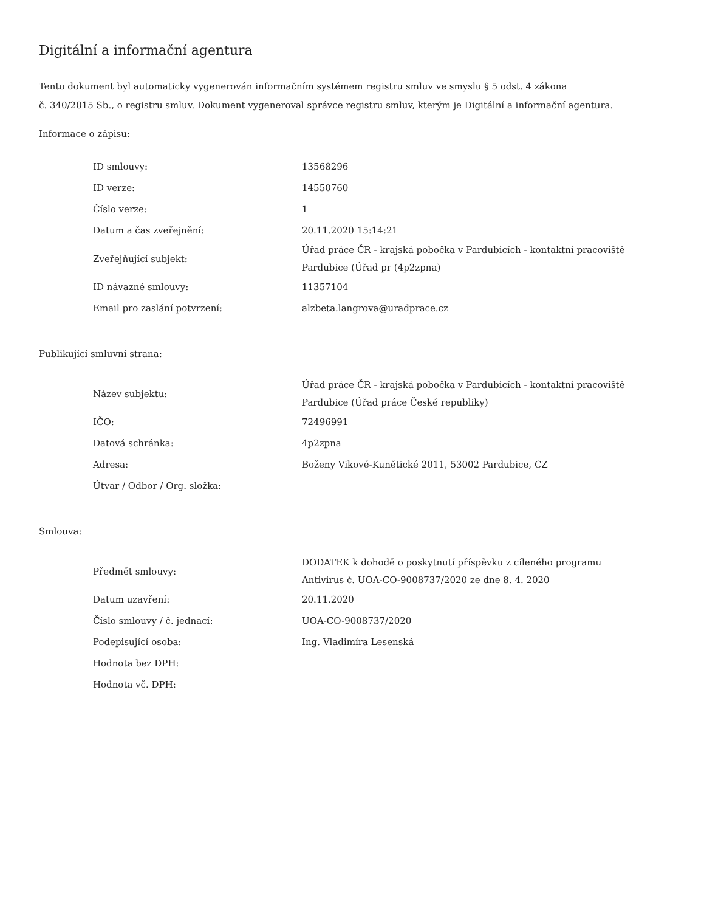Digitální a informační agentura
Tento dokument byl automaticky vygenerován informačním systémem registru smluv ve smyslu § 5 odst. 4 zákona
č. 340/2015 Sb., o registru smluv. Dokument vygeneroval správce registru smluv, kterým je Digitální a informační agentura.
Informace o zápisu:
| ID smlouvy: | 13568296 |
| ID verze: | 14550760 |
| Číslo verze: | 1 |
| Datum a čas zveřejnění: | 20.11.2020 15:14:21 |
| Zveřejňující subjekt: | Úřad práce ČR - krajská pobočka v Pardubicích - kontaktní pracoviště Pardubice (Úřad pr (4p2zpna) |
| ID návazné smlouvy: | 11357104 |
| Email pro zaslání potvrzení: | alzbeta.langrova@uradprace.cz |
Publikující smluvní strana:
| Název subjektu: | Úřad práce ČR - krajská pobočka v Pardubicích - kontaktní pracoviště Pardubice (Úřad práce České republiky) |
| IČO: | 72496991 |
| Datová schránka: | 4p2zpna |
| Adresa: | Boženy Vikové-Kunětické 2011, 53002 Pardubice, CZ |
| Útvar / Odbor / Org. složka: | |
Smlouva:
| Předmět smlouvy: | DODATEK k dohodě o poskytnutí příspěvku z cíleného programu Antivirus č. UOA-CO-9008737/2020 ze dne 8. 4. 2020 |
| Datum uzavření: | 20.11.2020 |
| Číslo smlouvy / č. jednací: | UOA-CO-9008737/2020 |
| Podepisující osoba: | Ing. Vladimíra Lesenská |
| Hodnota bez DPH: | |
| Hodnota vč. DPH: | |